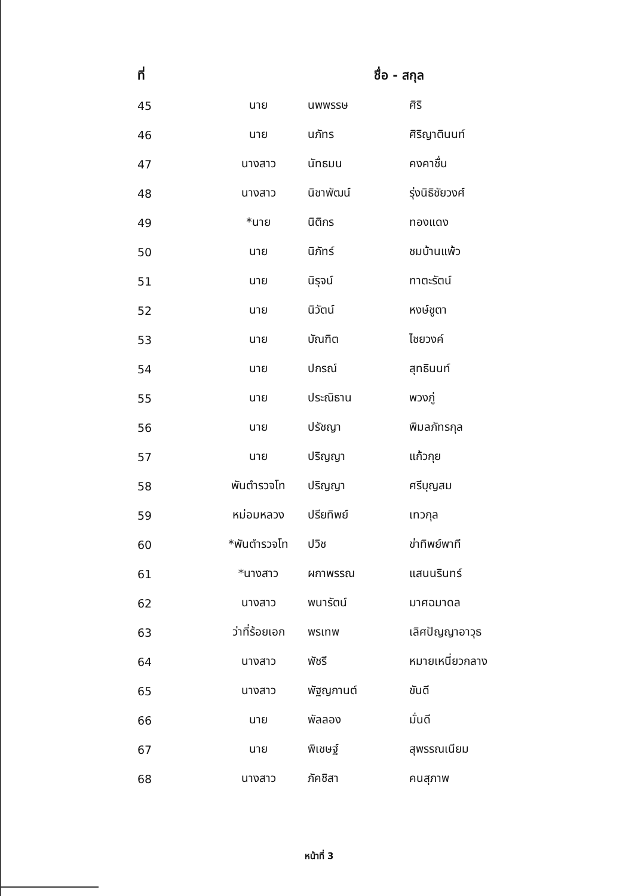| ที่ | ชื่อ - สกุล | | |
| --- | --- | --- | --- |
| 45 | นาย | นพพรรษ | ศิริ |
| 46 | นาย | นภัทร | ศิริญาตินนท์ |
| 47 | นางสาว | นัทธมน | คงคาชื่น |
| 48 | นางสาว | นิชาพัฒน์ | รุ่งนิธิชัยวงศ์ |
| 49 | *นาย | นิติกร | ทองแดง |
| 50 | นาย | นิภัทร์ | ชมบ้านแพ้ว |
| 51 | นาย | นิรุจน์ | ทาตะรัตน์ |
| 52 | นาย | นิวัตน์ | หงษ์ชูตา |
| 53 | นาย | บัณฑิต | ไชยวงค์ |
| 54 | นาย | ปกรณ์ | สุทธินนท์ |
| 55 | นาย | ประณิธาน | พวงภู่ |
| 56 | นาย | ปรัชญา | พิมลภัทรกุล |
| 57 | นาย | ปริญญา | แก้วกุย |
| 58 | พันตำรวจโท | ปริญญา | ศรีบุญสม |
| 59 | หม่อมหลวง | ปรียทิพย์ | เทวกุล |
| 60 | *พันตำรวจโท | ปวิช | ข่าทิพย์พาที |
| 61 | *นางสาว | ผกาพรรณ | แสนนรินทร์ |
| 62 | นางสาว | พนารัตน์ | มาศฉมาดล |
| 63 | ว่าที่ร้อยเอก | พรเทพ | เลิศปัญญาอาวุธ |
| 64 | นางสาว | พัชรี | หมายเหนี่ยวกลาง |
| 65 | นางสาว | พัฐญกานต์ | ขันดี |
| 66 | นาย | พัลลอง | มั่นดี |
| 67 | นาย | พิเชษฐ์ | สุพรรณเนียม |
| 68 | นางสาว | ภัคชิสา | คนสุภาพ |
หน้าที่ 3